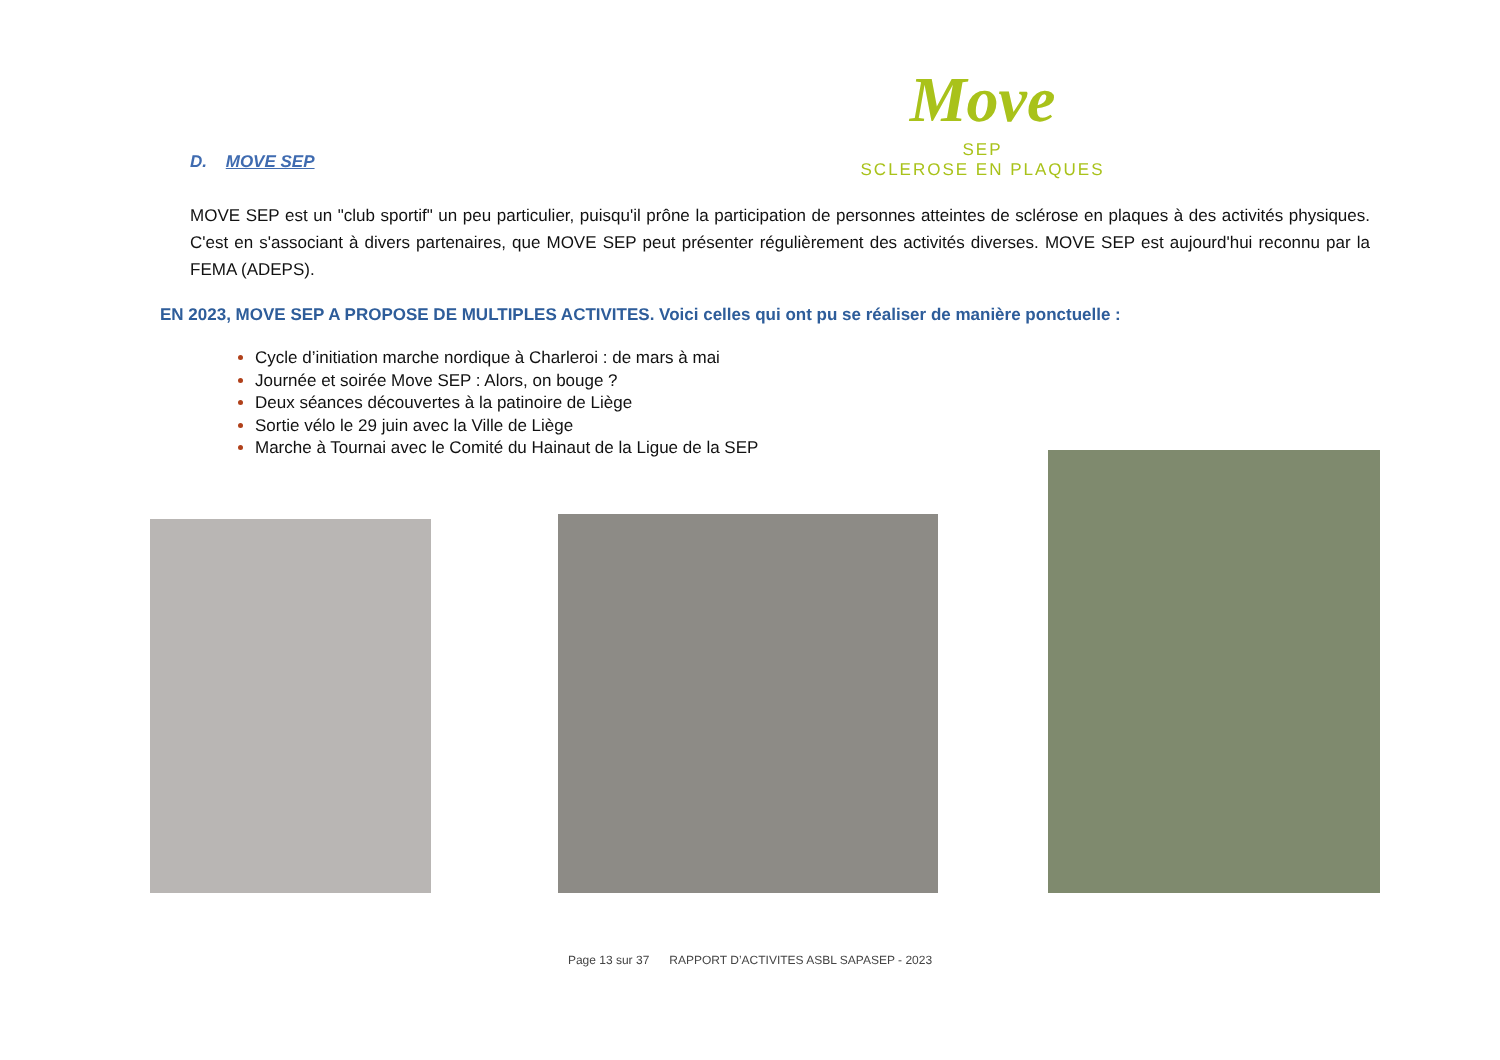D. MOVE SEP
Move
SEP
SCLEROSE EN PLAQUES
MOVE SEP est un "club sportif" un peu particulier, puisqu'il prône la participation de personnes atteintes de sclérose en plaques à des activités physiques. C'est en s'associant à divers partenaires, que MOVE SEP peut présenter régulièrement des activités diverses. MOVE SEP est aujourd'hui reconnu par la FEMA (ADEPS).
EN 2023, MOVE SEP A PROPOSE DE MULTIPLES ACTIVITES. Voici celles qui ont pu se réaliser de manière ponctuelle :
Cycle d’initiation marche nordique à Charleroi : de mars à mai
Journée et soirée Move SEP : Alors, on bouge ?
Deux séances découvertes à la patinoire de Liège
Sortie vélo le 29 juin avec la Ville de Liège
Marche à Tournai avec le Comité du Hainaut de la Ligue de la SEP
Page 13 sur 37 RAPPORT D’ACTIVITES ASBL SAPASEP - 2023